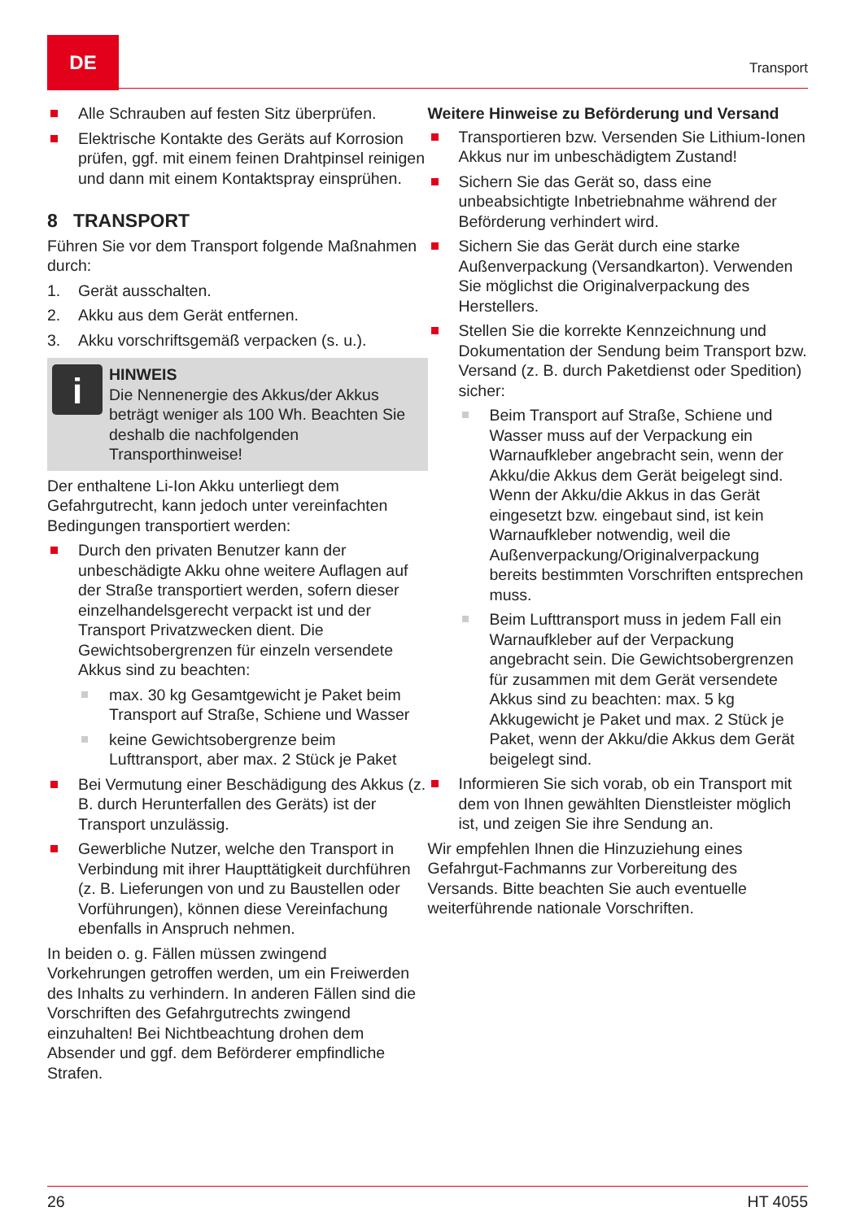DE
Transport
Alle Schrauben auf festen Sitz überprüfen.
Elektrische Kontakte des Geräts auf Korrosion prüfen, ggf. mit einem feinen Drahtpinsel reinigen und dann mit einem Kontaktspray einsprühen.
8 TRANSPORT
Führen Sie vor dem Transport folgende Maßnahmen durch:
1. Gerät ausschalten.
2. Akku aus dem Gerät entfernen.
3. Akku vorschriftsgemäß verpacken (s. u.).
i
HINWEIS
Die Nennenergie des Akkus/der Akkus beträgt weniger als 100 Wh. Beachten Sie deshalb die nachfolgenden Transporthinweise!
Der enthaltene Li-Ion Akku unterliegt dem Gefahrgutrecht, kann jedoch unter vereinfachten Bedingungen transportiert werden:
Durch den privaten Benutzer kann der unbeschädigte Akku ohne weitere Auflagen auf der Straße transportiert werden, sofern dieser einzelhandelsgerecht verpackt ist und der Transport Privatzwecken dient. Die Gewichtsobergrenzen für einzeln versendete Akkus sind zu beachten:
max. 30 kg Gesamtgewicht je Paket beim Transport auf Straße, Schiene und Wasser
keine Gewichtsobergrenze beim Lufttransport, aber max. 2 Stück je Paket
Bei Vermutung einer Beschädigung des Akkus (z. B. durch Herunterfallen des Geräts) ist der Transport unzulässig.
Gewerbliche Nutzer, welche den Transport in Verbindung mit ihrer Haupttätigkeit durchführen (z. B. Lieferungen von und zu Baustellen oder Vorführungen), können diese Vereinfachung ebenfalls in Anspruch nehmen.
In beiden o. g. Fällen müssen zwingend Vorkehrungen getroffen werden, um ein Freiwerden des Inhalts zu verhindern. In anderen Fällen sind die Vorschriften des Gefahrgutrechts zwingend einzuhalten! Bei Nichtbeachtung drohen dem Absender und ggf. dem Beförderer empfindliche Strafen.
Weitere Hinweise zu Beförderung und Versand
Transportieren bzw. Versenden Sie Lithium-Ionen Akkus nur im unbeschädigtem Zustand!
Sichern Sie das Gerät so, dass eine unbeabsichtigte Inbetriebnahme während der Beförderung verhindert wird.
Sichern Sie das Gerät durch eine starke Außenverpackung (Versandkarton). Verwenden Sie möglichst die Originalverpackung des Herstellers.
Stellen Sie die korrekte Kennzeichnung und Dokumentation der Sendung beim Transport bzw. Versand (z. B. durch Paketdienst oder Spedition) sicher:
Beim Transport auf Straße, Schiene und Wasser muss auf der Verpackung ein Warnaufkleber angebracht sein, wenn der Akku/die Akkus dem Gerät beigelegt sind. Wenn der Akku/die Akkus in das Gerät eingesetzt bzw. eingebaut sind, ist kein Warnaufkleber notwendig, weil die Außenverpackung/Originalverpackung bereits bestimmten Vorschriften entsprechen muss.
Beim Lufttransport muss in jedem Fall ein Warnaufkleber auf der Verpackung angebracht sein. Die Gewichtsobergrenzen für zusammen mit dem Gerät versendete Akkus sind zu beachten: max. 5 kg Akkugewicht je Paket und max. 2 Stück je Paket, wenn der Akku/die Akkus dem Gerät beigelegt sind.
Informieren Sie sich vorab, ob ein Transport mit dem von Ihnen gewählten Dienstleister möglich ist, und zeigen Sie ihre Sendung an.
Wir empfehlen Ihnen die Hinzuziehung eines Gefahrgut-Fachmanns zur Vorbereitung des Versands. Bitte beachten Sie auch eventuelle weiterführende nationale Vorschriften.
26 HT 4055